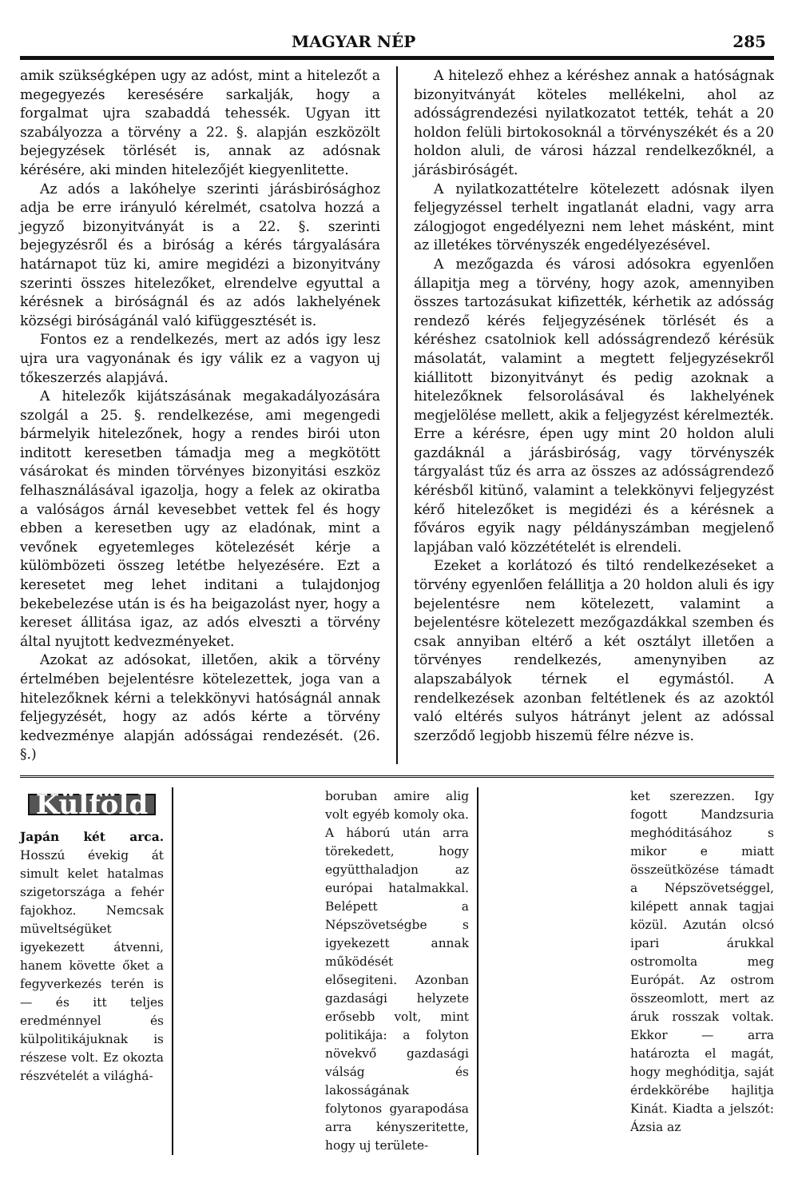MAGYAR NÉP 285
amik szükségképen ugy az adóst, mint a hitelezőt a megegyezés keresésére sarkalják, hogy a forgalmat ujra szabaddá tehessék. Ugyan itt szabályozza a törvény a 22. §. alapján eszközölt bejegyzések törlését is, annak az adósnak kérésére, aki minden hitelezőjét kiegyenlitette.
Az adós a lakóhelye szerinti járásbirósághoz adja be erre irányuló kérelmét, csatolva hozzá a jegyző bizonyitványát is a 22. §. szerinti bejegyzésről és a biróság a kérés tárgyalására határnapot tüz ki, amire megidézi a bizonyitvány szerinti összes hitelezőket, elrendelve egyuttal a kérésnek a biróságnál és az adós lakhelyének községi biróságánál való kifüggesztését is.
Fontos ez a rendelkezés, mert az adós igy lesz ujra ura vagyonának és igy válik ez a vagyon uj tőkeszerzés alapjává.
A hitelezők kijátszásának megakadályozására szolgál a 25. §. rendelkezése, ami megengedi bármelyik hitelezőnek, hogy a rendes birói uton inditott keresetben támadja meg a megkötött vásárokat és minden törvényes bizonyitási eszköz felhasználásával igazolja, hogy a felek az okiratba a valóságos árnál kevesebbet vettek fel és hogy ebben a keresetben ugy az eladónak, mint a vevőnek egyetemleges kötelezését kérje a külömbözeti összeg letétbe helyezésére. Ezt a keresetet meg lehet inditani a tulajdonjog bekebelezése után is és ha beigazolást nyer, hogy a kereset állitása igaz, az adós elveszti a törvény által nyujtott kedvezményeket.
Azokat az adósokat, illetően, akik a törvény értelmében bejelentésre kötelezettek, joga van a hitelezőknek kérni a telekkönyvi hatóságnál annak feljegyzését, hogy az adós kérte a törvény kedvezménye alapján adósságai rendezését. (26. §.)
A hitelező ehhez a kéréshez annak a hatóságnak bizonyitványát köteles mellékelni, ahol az adósságrendezési nyilatkozatot tették, tehát a 20 holdon felüli birtokosoknál a törvényszékét és a 20 holdon aluli, de városi házzal rendelkezőknél, a járásbiróságét.
A nyilatkozattételre kötelezett adósnak ilyen feljegyzéssel terhelt ingatlanát eladni, vagy arra zálogjogot engedélyezni nem lehet másként, mint az illetékes törvényszék engedélyezésével.
A mezőgazda és városi adósokra egyenlően állapitja meg a törvény, hogy azok, amennyiben összes tartozásukat kifizették, kérhetik az adósság rendező kérés feljegyzésének törlését és a kéréshez csatolniok kell adósságrendező kérésük másolatát, valamint a megtett feljegyzésekről kiállitott bizonyitványt és pedig azoknak a hitelezőknek felsorolásával és lakhelyének megjelölése mellett, akik a feljegyzést kérelmezték. Erre a kérésre, épen ugy mint 20 holdon aluli gazdáknál a járásbiróság, vagy törvényszék tárgyalást tűz és arra az összes az adósságrendező kérésből kitünő, valamint a telekkönyvi feljegyzést kérő hitelezőket is megidézi és a kérésnek a főváros egyik nagy példányszámban megjelenő lapjában való közzétételét is elrendeli.
Ezeket a korlátozó és tiltó rendelkezéseket a törvény egyenlően felállitja a 20 holdon aluli és igy bejelentésre nem kötelezett, valamint a bejelentésre kötelezett mezőgazdákkal szemben és csak annyiban eltérő a két osztályt illetően a törvényes rendelkezés, amenynyiben az alapszabályok térnek el egymástól. A rendelkezések azonban feltétlenek és az azoktól való eltérés sulyos hátrányt jelent az adóssal szerződő legjobb hiszemü félre nézve is.
Külföld
Japán két arca. Hosszú évekig át simult kelet hatalmas szigetországa a fehér fajokhoz. Nemcsak müveltségüket igyekezett átvenni, hanem követte őket a fegyverkezés terén is — és itt teljes eredménnyel és külpolitikájuknak is részese volt. Ez okozta részvételét a világhá-
boruban amire alig volt egyéb komoly oka. A háború után arra törekedett, hogy együtthaladjon az európai hatalmakkal. Belépett a Népszövetségbe s igyekezett annak működését elősegiteni. Azonban gazdasági helyzete erősebb volt, mint politikája: a folyton növekvő gazdasági válság és lakosságának folytonos gyarapodása arra kényszeritette, hogy uj területe-
ket szerezzen. Igy fogott Mandzsuria meghóditásához s mikor e miatt összeütközése támadt a Népszövetséggel, kilépett annak tagjai közül. Azután olcsó ipari árukkal ostromolta meg Európát. Az ostrom összeomlott, mert az áruk rosszak voltak. Ekkor — arra határozta el magát, hogy meghóditja, saját érdekkörébe hajlitja Kinát. Kiadta a jelszót: Ázsia az